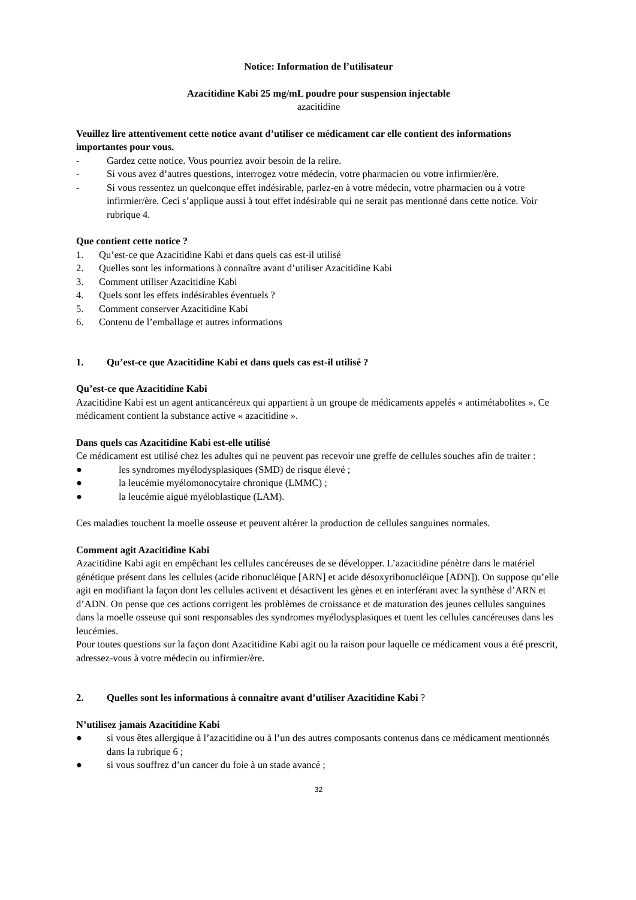Notice: Information de l’utilisateur
Azacitidine Kabi 25 mg/mL poudre pour suspension injectable
azacitidine
Veuillez lire attentivement cette notice avant d’utiliser ce médicament car elle contient des informations importantes pour vous.
- Gardez cette notice. Vous pourriez avoir besoin de la relire.
- Si vous avez d’autres questions, interrogez votre médecin, votre pharmacien ou votre infirmier/ère.
- Si vous ressentez un quelconque effet indésirable, parlez-en à votre médecin, votre pharmacien ou à votre infirmier/ère. Ceci s’applique aussi à tout effet indésirable qui ne serait pas mentionné dans cette notice. Voir rubrique 4.
Que contient cette notice ?
1. Qu’est-ce que Azacitidine Kabi et dans quels cas est-il utilisé
2. Quelles sont les informations à connaître avant d’utiliser Azacitidine Kabi
3. Comment utiliser Azacitidine Kabi
4. Quels sont les effets indésirables éventuels ?
5. Comment conserver Azacitidine Kabi
6. Contenu de l’emballage et autres informations
1. Qu’est-ce que Azacitidine Kabi et dans quels cas est-il utilisé ?
Qu’est-ce que Azacitidine Kabi
Azacitidine Kabi est un agent anticancéreux qui appartient à un groupe de médicaments appelés « antimétabolites ». Ce médicament contient la substance active « azacitidine ».
Dans quels cas Azacitidine Kabi est-elle utilisé
Ce médicament est utilisé chez les adultes qui ne peuvent pas recevoir une greffe de cellules souches afin de traiter :
● les syndromes myélodysplasiques (SMD) de risque élevé ;
● la leucémie myélomonocytaire chronique (LMMC) ;
● la leucémie aiguë myéloblastique (LAM).
Ces maladies touchent la moelle osseuse et peuvent altérer la production de cellules sanguines normales.
Comment agit Azacitidine Kabi
Azacitidine Kabi agit en empêchant les cellules cancéreuses de se développer. L’azacitidine pénètre dans le matériel génétique présent dans les cellules (acide ribonucléique [ARN] et acide désoxyribonucléique [ADN]). On suppose qu’elle agit en modifiant la façon dont les cellules activent et désactivent les gènes et en interférant avec la synthèse d’ARN et d’ADN. On pense que ces actions corrigent les problèmes de croissance et de maturation des jeunes cellules sanguines dans la moelle osseuse qui sont responsables des syndromes myélodysplasiques et tuent les cellules cancéreuses dans les leucémies.
Pour toutes questions sur la façon dont Azacitidine Kabi agit ou la raison pour laquelle ce médicament vous a été prescrit, adressez-vous à votre médecin ou infirmier/ère.
2. Quelles sont les informations à connaître avant d’utiliser Azacitidine Kabi ?
N’utilisez jamais Azacitidine Kabi
● si vous êtes allergique à l’azacitidine ou à l’un des autres composants contenus dans ce médicament mentionnés dans la rubrique 6 ;
● si vous souffrez d’un cancer du foie à un stade avancé ;
32